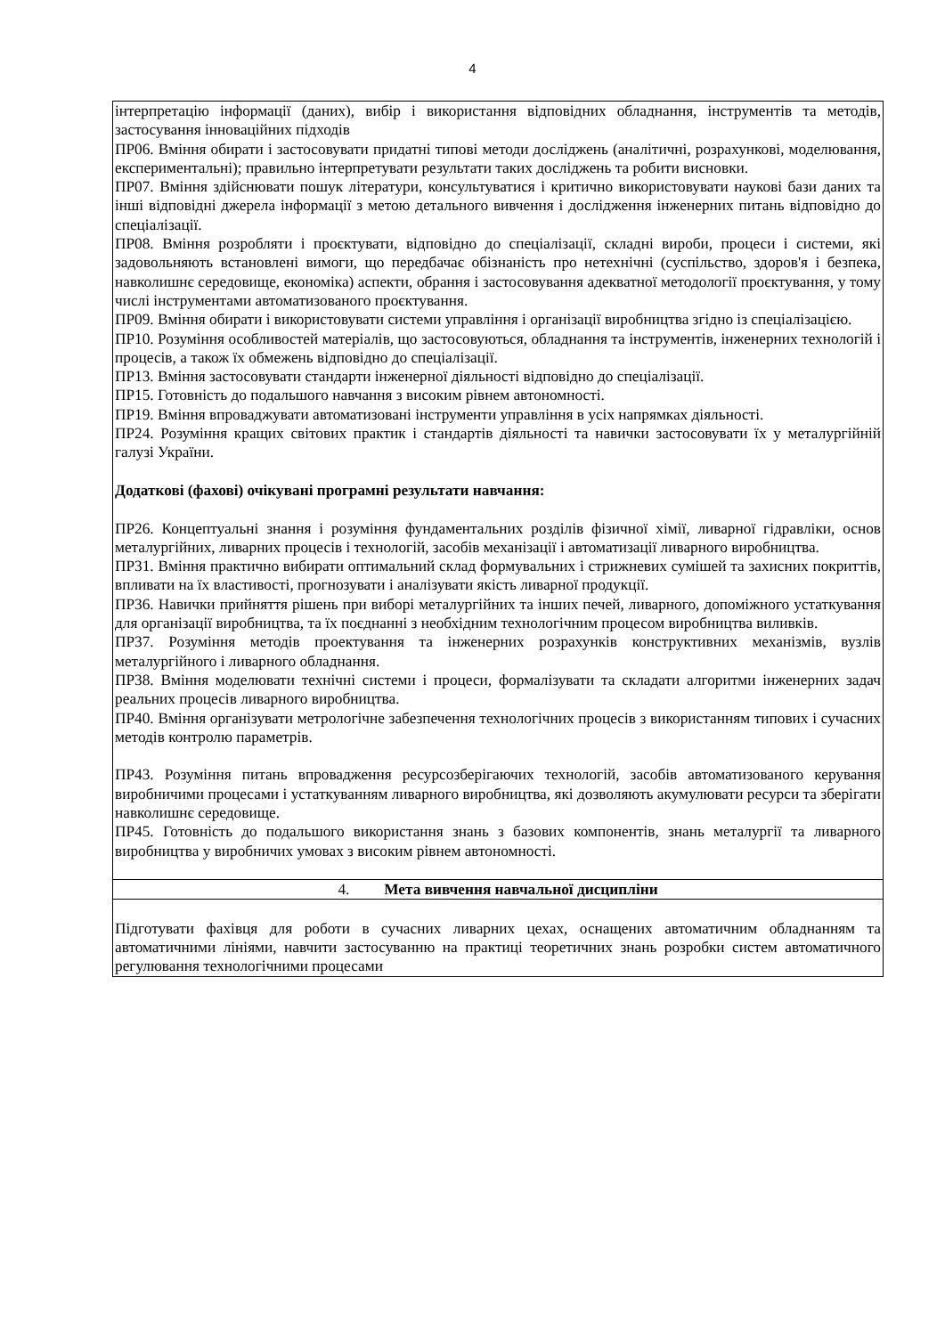4
| інтерпретацію інформації (даних), вибір і використання відповідних обладнання, інструментів та методів, застосування інноваційних підходів ПР06. Вміння обирати і застосовувати придатні типові методи досліджень (аналітичні, розрахункові, моделювання, експериментальні); правильно інтерпретувати результати таких досліджень та робити висновки. ПР07. Вміння здійснювати пошук літератури, консультуватися і критично використовувати наукові бази даних та інші відповідні джерела інформації з метою детального вивчення і дослідження інженерних питань відповідно до спеціалізації. ПР08. Вміння розробляти і проєктувати, відповідно до спеціалізації, складні вироби, процеси і системи, які задовольняють встановлені вимоги, що передбачає обізнаність про нетехнічні (суспільство, здоров'я і безпека, навколишнє середовище, економіка) аспекти, обрання і застосовування адекватної методології проєктування, у тому числі інструментами автоматизованого проєктування. ПР09. Вміння обирати і використовувати системи управління і організації виробництва згідно із спеціалізацією. ПР10. Розуміння особливостей матеріалів, що застосовуються, обладнання та інструментів, інженерних технологій і процесів, а також їх обмежень відповідно до спеціалізації. ПР13. Вміння застосовувати стандарти інженерної діяльності відповідно до спеціалізації. ПР15. Готовність до подальшого навчання з високим рівнем автономності. ПР19. Вміння впроваджувати автоматизовані інструменти управління в усіх напрямках діяльності. ПР24. Розуміння кращих світових практик і стандартів діяльності та навички застосовувати їх у металургійній галузі України. Додаткові (фахові) очікувані програмні результати навчання: ПР26. Концептуальні знання і розуміння фундаментальних розділів фізичної хімії, ливарної гідравліки, основ металургійних, ливарних процесів і технологій, засобів механізації і автоматизації ливарного виробництва. ПР31. Вміння практично вибирати оптимальний склад формувальних і стрижневих сумішей та захисних покриттів, впливати на їх властивості, прогнозувати і аналізувати якість ливарної продукції. ПР36. Навички прийняття рішень при виборі металургійних та інших печей, ливарного, допоміжного устаткування для організації виробництва, та їх поєднанні з необхідним технологічним процесом виробництва виливків. ПР37. Розуміння методів проектування та інженерних розрахунків конструктивних механізмів, вузлів металургійного і ливарного обладнання. ПР38. Вміння моделювати технічні системи і процеси, формалізувати та складати алгоритми інженерних задач реальних процесів ливарного виробництва. ПР40. Вміння організувати метрологічне забезпечення технологічних процесів з використанням типових і сучасних методів контролю параметрів. ПР43. Розуміння питань впровадження ресурсозберігаючих технологій, засобів автоматизованого керування виробничими процесами і устаткуванням ливарного виробництва, які дозволяють акумулювати ресурси та зберігати навколишнє середовище. ПР45. Готовність до подальшого використання знань з базових компонентів, знань металургії та ливарного виробництва у виробничих умовах з високим рівнем автономності. |
| 4. Мета вивчення навчальної дисципліни |
| Підготувати фахівця для роботи в сучасних ливарних цехах, оснащених автоматичним обладнанням та автоматичними лініями, навчити застосуванню на практиці теоретичних знань розробки систем автоматичного регулювання технологічними процесами |